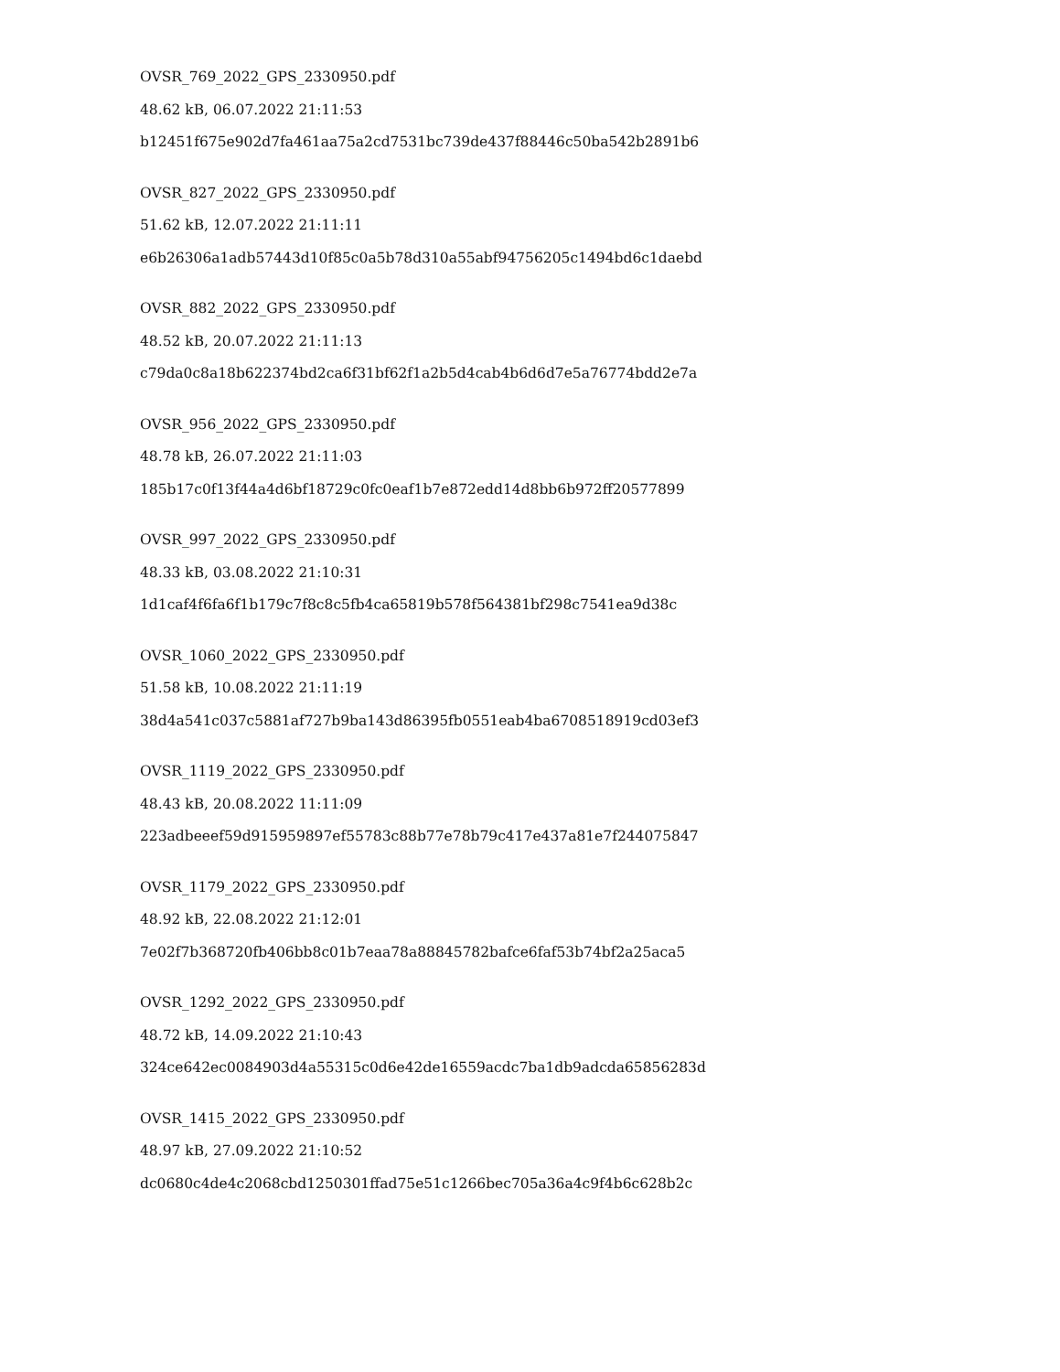OVSR_769_2022_GPS_2330950.pdf
48.62 kB, 06.07.2022 21:11:53
b12451f675e902d7fa461aa75a2cd7531bc739de437f88446c50ba542b2891b6
OVSR_827_2022_GPS_2330950.pdf
51.62 kB, 12.07.2022 21:11:11
e6b26306a1adb57443d10f85c0a5b78d310a55abf94756205c1494bd6c1daebd
OVSR_882_2022_GPS_2330950.pdf
48.52 kB, 20.07.2022 21:11:13
c79da0c8a18b622374bd2ca6f31bf62f1a2b5d4cab4b6d6d7e5a76774bdd2e7a
OVSR_956_2022_GPS_2330950.pdf
48.78 kB, 26.07.2022 21:11:03
185b17c0f13f44a4d6bf18729c0fc0eaf1b7e872edd14d8bb6b972ff20577899
OVSR_997_2022_GPS_2330950.pdf
48.33 kB, 03.08.2022 21:10:31
1d1caf4f6fa6f1b179c7f8c8c5fb4ca65819b578f564381bf298c7541ea9d38c
OVSR_1060_2022_GPS_2330950.pdf
51.58 kB, 10.08.2022 21:11:19
38d4a541c037c5881af727b9ba143d86395fb0551eab4ba6708518919cd03ef3
OVSR_1119_2022_GPS_2330950.pdf
48.43 kB, 20.08.2022 11:11:09
223adbeeef59d915959897ef55783c88b77e78b79c417e437a81e7f244075847
OVSR_1179_2022_GPS_2330950.pdf
48.92 kB, 22.08.2022 21:12:01
7e02f7b368720fb406bb8c01b7eaa78a88845782bafce6faf53b74bf2a25aca5
OVSR_1292_2022_GPS_2330950.pdf
48.72 kB, 14.09.2022 21:10:43
324ce642ec0084903d4a55315c0d6e42de16559acdc7ba1db9adcda65856283d
OVSR_1415_2022_GPS_2330950.pdf
48.97 kB, 27.09.2022 21:10:52
dc0680c4de4c2068cbd1250301ffad75e51c1266bec705a36a4c9f4b6c628b2c